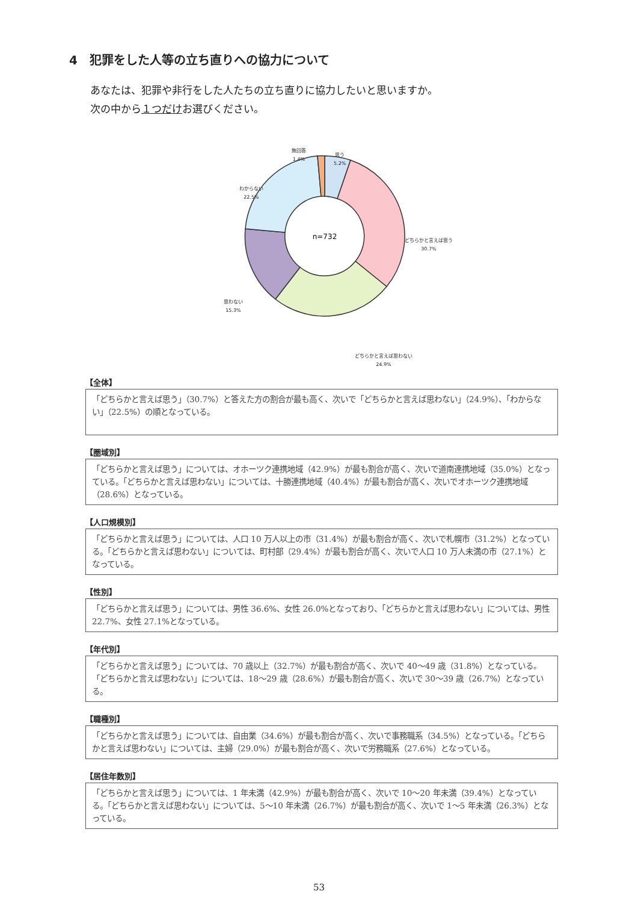4　犯罪をした人等の立ち直りへの協力について
あなたは、犯罪や非行をした人たちの立ち直りに協力したいと思いますか。
次の中から１つだけお選びください。
n=732
無回答
1.4%
思う
5.2%
わからない
22.5%
どちらかと言えば思う
30.7%
思わない
15.3%
どちらかと言えば思わない
24.9%
【全体】
「どちらかと言えば思う」（30.7%）と答えた方の割合が最も高く、次いで「どちらかと言えば思わない」（24.9%）、「わからない」（22.5%）の順となっている。
【圏域別】
「どちらかと言えば思う」については、オホーツク連携地域（42.9%）が最も割合が高く、次いで道南連携地域（35.0%）となっている。「どちらかと言えば思わない」については、十勝連携地域（40.4%）が最も割合が高く、次いでオホーツク連携地域（28.6%）となっている。
【人口規模別】
「どちらかと言えば思う」については、人口 10 万人以上の市（31.4%）が最も割合が高く、次いで札幌市（31.2%）となっている。「どちらかと言えば思わない」については、町村部（29.4%）が最も割合が高く、次いで人口 10 万人未満の市（27.1%）となっている。
【性別】
「どちらかと言えば思う」については、男性 36.6%、女性 26.0%となっており、「どちらかと言えば思わない」については、男性 22.7%、女性 27.1%となっている。
【年代別】
「どちらかと言えば思う」については、70 歳以上（32.7%）が最も割合が高く、次いで 40～49 歳（31.8%）となっている。「どちらかと言えば思わない」については、18～29 歳（28.6%）が最も割合が高く、次いで 30～39 歳（26.7%）となっている。
【職種別】
「どちらかと言えば思う」については、自由業（34.6%）が最も割合が高く、次いで事務職系（34.5%）となっている。「どちらかと言えば思わない」については、主婦（29.0%）が最も割合が高く、次いで労務職系（27.6%）となっている。
【居住年数別】
「どちらかと言えば思う」については、1 年未満（42.9%）が最も割合が高く、次いで 10～20 年未満（39.4%）となっている。「どちらかと言えば思わない」については、5～10 年未満（26.7%）が最も割合が高く、次いで 1～5 年未満（26.3%）となっている。
53